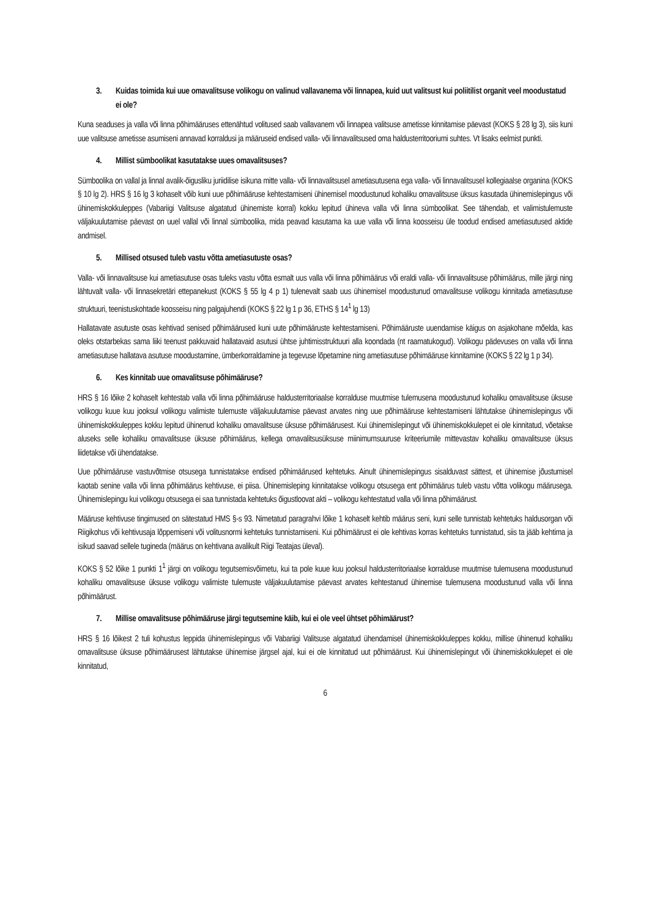3. Kuidas toimida kui uue omavalitsuse volikogu on valinud vallavanema või linnapea, kuid uut valitsust kui poliitilist organit veel moodustatud ei ole?
Kuna seaduses ja valla või linna põhimääruses ettenähtud volitused saab vallavanem või linnapea valitsuse ametisse kinnitamise päevast (KOKS § 28 lg 3), siis kuni uue valitsuse ametisse asumiseni annavad korraldusi ja määruseid endised valla- või linnavalitsused oma haldusterritooriumi suhtes. Vt lisaks eelmist punkti.
4. Millist sümboolikat kasutatakse uues omavalitsuses?
Sümboolika on vallal ja linnal avalik-õigusliku juriidilise isikuna mitte valla- või linnavalitsusel ametiasutusena ega valla- või linnavalitsusel kollegiaalse organina (KOKS § 10 lg 2). HRS § 16 lg 3 kohaselt võib kuni uue põhimääruse kehtestamiseni ühinemisel moodustunud kohaliku omavalitsuse üksus kasutada ühinemislepingus või ühinemiskokkuleppes (Vabariigi Valitsuse algatatud ühinemiste korral) kokku lepitud ühineva valla või linna sümboolikat. See tähendab, et valimistulemuste väljakuulutamise päevast on uuel vallal või linnal sümboolika, mida peavad kasutama ka uue valla või linna koosseisu üle toodud endised ametiasutused aktide andmisel.
5. Millised otsused tuleb vastu võtta ametiasutuste osas?
Valla- või linnavalitsuse kui ametiasutuse osas tuleks vastu võtta esmalt uus valla või linna põhimäärus või eraldi valla- või linnavalitsuse põhimäärus, mille järgi ning lähtuvalt valla- või linnasekretäri ettepanekust (KOKS § 55 lg 4 p 1) tulenevalt saab uus ühinemisel moodustunud omavalitsuse volikogu kinnitada ametiasutuse struktuuri, teenistuskohtade koosseisu ning palgajuhendi (KOKS § 22 lg 1 p 36, ETHS § 14<sup>1</sup> lg 13)
Hallatavate asutuste osas kehtivad senised põhimäärused kuni uute põhimääruste kehtestamiseni. Põhimääruste uuendamise käigus on asjakohane mõelda, kas oleks otstarbekas sama liiki teenust pakkuvaid hallatavaid asutusi ühtse juhtimisstruktuuri alla koondada (nt raamatukogud). Volikogu pädevuses on valla või linna ametiasutuse hallatava asutuse moodustamine, ümberkorraldamine ja tegevuse lõpetamine ning ametiasutuse põhimääruse kinnitamine (KOKS § 22 lg 1 p 34).
6. Kes kinnitab uue omavalitsuse põhimääruse?
HRS § 16 lõike 2 kohaselt kehtestab valla või linna põhimääruse haldusterritoriaalse korralduse muutmise tulemusena moodustunud kohaliku omavalitsuse üksuse volikogu kuue kuu jooksul volikogu valimiste tulemuste väljakuulutamise päevast arvates ning uue põhimääruse kehtestamiseni lähtutakse ühinemislepingus või ühinemiskokkuleppes kokku lepitud ühinenud kohaliku omavalitsuse üksuse põhimäärusest. Kui ühinemislepingut või ühinemiskokkulepet ei ole kinnitatud, võetakse aluseks selle kohaliku omavalitsuse üksuse põhimäärus, kellega omavalitsusüksuse miinimumsuuruse kriteeriumile mittevastav kohaliku omavalitsuse üksus liidetakse või ühendatakse.
Uue põhimääruse vastuvõtmise otsusega tunnistatakse endised põhimäärused kehtetuks. Ainult ühinemislepingus sisalduvast sättest, et ühinemise jõustumisel kaotab senine valla või linna põhimäärus kehtivuse, ei piisa. Ühinemisleping kinnitatakse volikogu otsusega ent põhimäärus tuleb vastu võtta volikogu määrusega. Ühinemislepingu kui volikogu otsusega ei saa tunnistada kehtetuks õigustloovat akti – volikogu kehtestatud valla või linna põhimäärust.
Määruse kehtivuse tingimused on sätestatud HMS §-s 93. Nimetatud paragrahvi lõike 1 kohaselt kehtib määrus seni, kuni selle tunnistab kehtetuks haldusorgan või Riigikohus või kehtivusaja lõppemiseni või volitusnormi kehtetuks tunnistamiseni. Kui põhimäärust ei ole kehtivas korras kehtetuks tunnistatud, siis ta jääb kehtima ja isikud saavad sellele tugineda (määrus on kehtivana avalikult Riigi Teatajas üleval).
KOKS § 52 lõike 1 punkti 1<sup>1</sup> järgi on volikogu tegutsemisvõimetu, kui ta pole kuue kuu jooksul haldusterritoriaalse korralduse muutmise tulemusena moodustunud kohaliku omavalitsuse üksuse volikogu valimiste tulemuste väljakuulutamise päevast arvates kehtestanud ühinemise tulemusena moodustunud valla või linna põhimäärust.
7. Millise omavalitsuse põhimääruse järgi tegutsemine käib, kui ei ole veel ühtset põhimäärust?
HRS § 16 lõikest 2 tuli kohustus leppida ühinemislepingus või Vabariigi Valitsuse algatatud ühendamisel ühinemiskokkuleppes kokku, millise ühinenud kohaliku omavalitsuse üksuse põhimäärusest lähtutakse ühinemise järgsel ajal, kui ei ole kinnitatud uut põhimäärust. Kui ühinemislepingut või ühinemiskokkulepet ei ole kinnitatud,
6